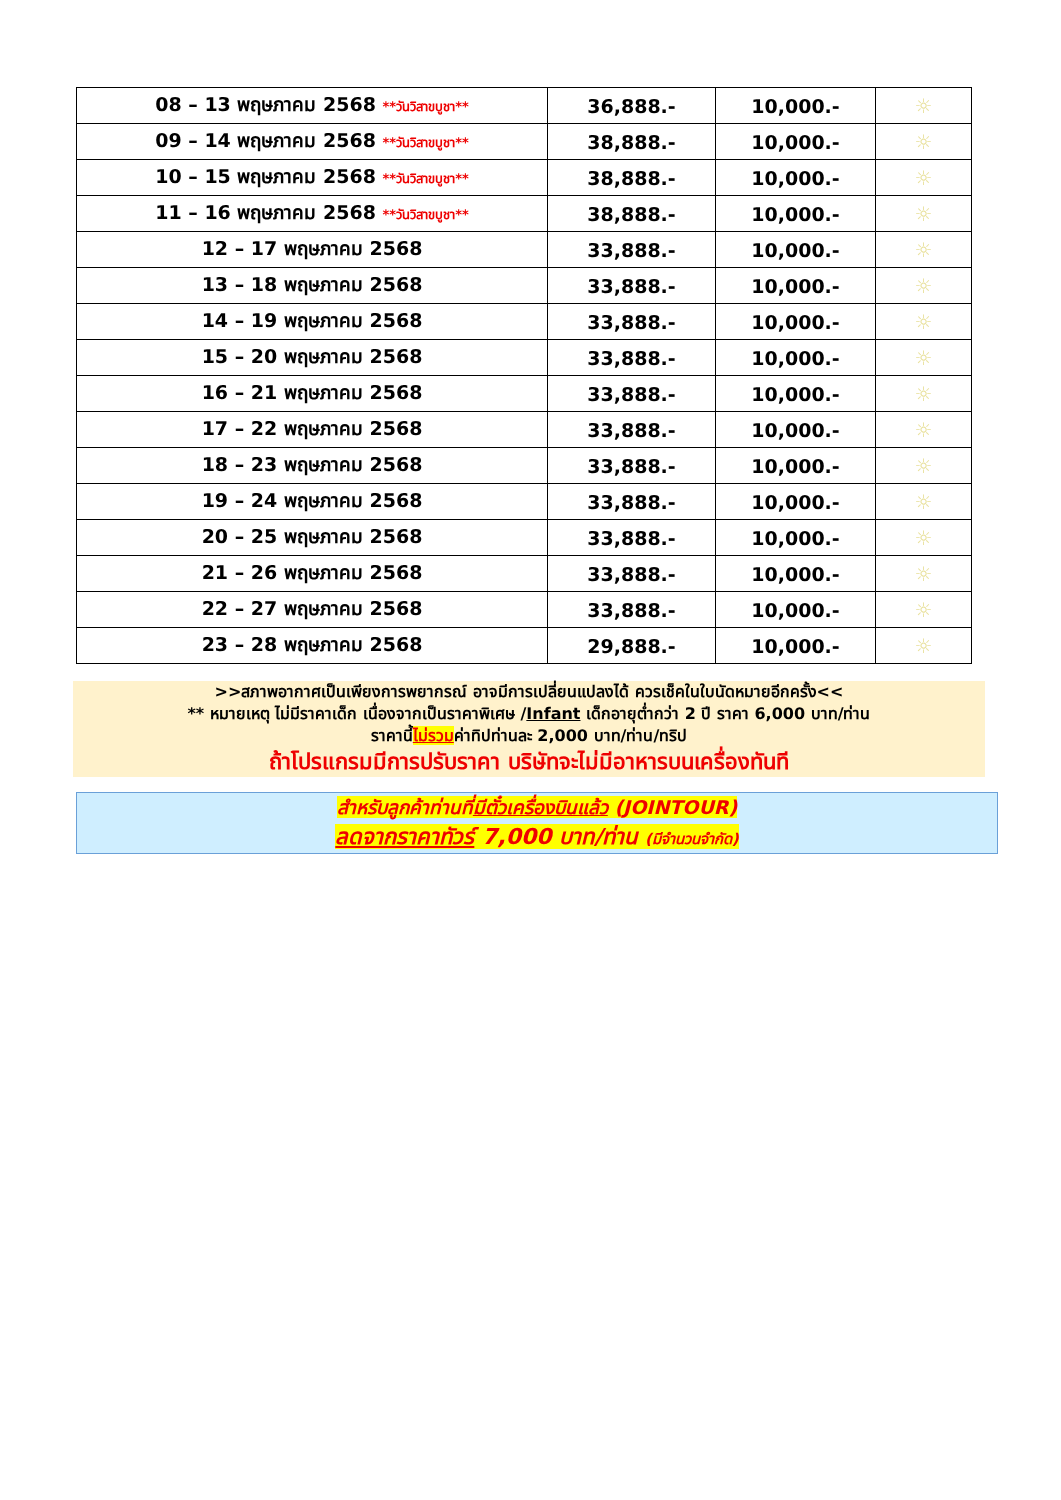| 08 – 13 พฤษภาคม 2568 **วันวิสาขบูชา** | 36,888.- | 10,000.- | ☼ |
| 09 – 14 พฤษภาคม 2568 **วันวิสาขบูชา** | 38,888.- | 10,000.- | ☼ |
| 10 – 15 พฤษภาคม 2568 **วันวิสาขบูชา** | 38,888.- | 10,000.- | ☼ |
| 11 – 16 พฤษภาคม 2568 **วันวิสาขบูชา** | 38,888.- | 10,000.- | ☼ |
| 12 – 17 พฤษภาคม 2568 | 33,888.- | 10,000.- | ☼ |
| 13 – 18 พฤษภาคม 2568 | 33,888.- | 10,000.- | ☼ |
| 14 – 19 พฤษภาคม 2568 | 33,888.- | 10,000.- | ☼ |
| 15 – 20 พฤษภาคม 2568 | 33,888.- | 10,000.- | ☼ |
| 16 – 21 พฤษภาคม 2568 | 33,888.- | 10,000.- | ☼ |
| 17 – 22 พฤษภาคม 2568 | 33,888.- | 10,000.- | ☼ |
| 18 – 23 พฤษภาคม 2568 | 33,888.- | 10,000.- | ☼ |
| 19 – 24 พฤษภาคม 2568 | 33,888.- | 10,000.- | ☼ |
| 20 – 25 พฤษภาคม 2568 | 33,888.- | 10,000.- | ☼ |
| 21 – 26 พฤษภาคม 2568 | 33,888.- | 10,000.- | ☼ |
| 22 – 27 พฤษภาคม 2568 | 33,888.- | 10,000.- | ☼ |
| 23 – 28 พฤษภาคม 2568 | 29,888.- | 10,000.- | ☼ |
>>สภาพอากาศเป็นเพียงการพยากรณ์ อาจมีการเปลี่ยนแปลงได้ ควรเช็คในใบนัดหมายอีกครั้ง<<
** หมายเหตุ ไม่มีราคาเด็ก เนื่องจากเป็นราคาพิเศษ /Infant เด็กอายุต่ำกว่า 2 ปี ราคา 6,000 บาท/ท่าน
ราคานี้ไม่รวมค่าทิปท่านละ 2,000 บาท/ท่าน/ทริป
ถ้าโปรแกรมมีการปรับราคา บริษัทจะไม่มีอาหารบนเครื่องทันที
สำหรับลูกค้าท่านที่มีตั๋วเครื่องบินแล้ว (JOINTOUR)
ลดจากราคาทัวร์ 7,000 บาท/ท่าน (มีจำนวนจำกัด)